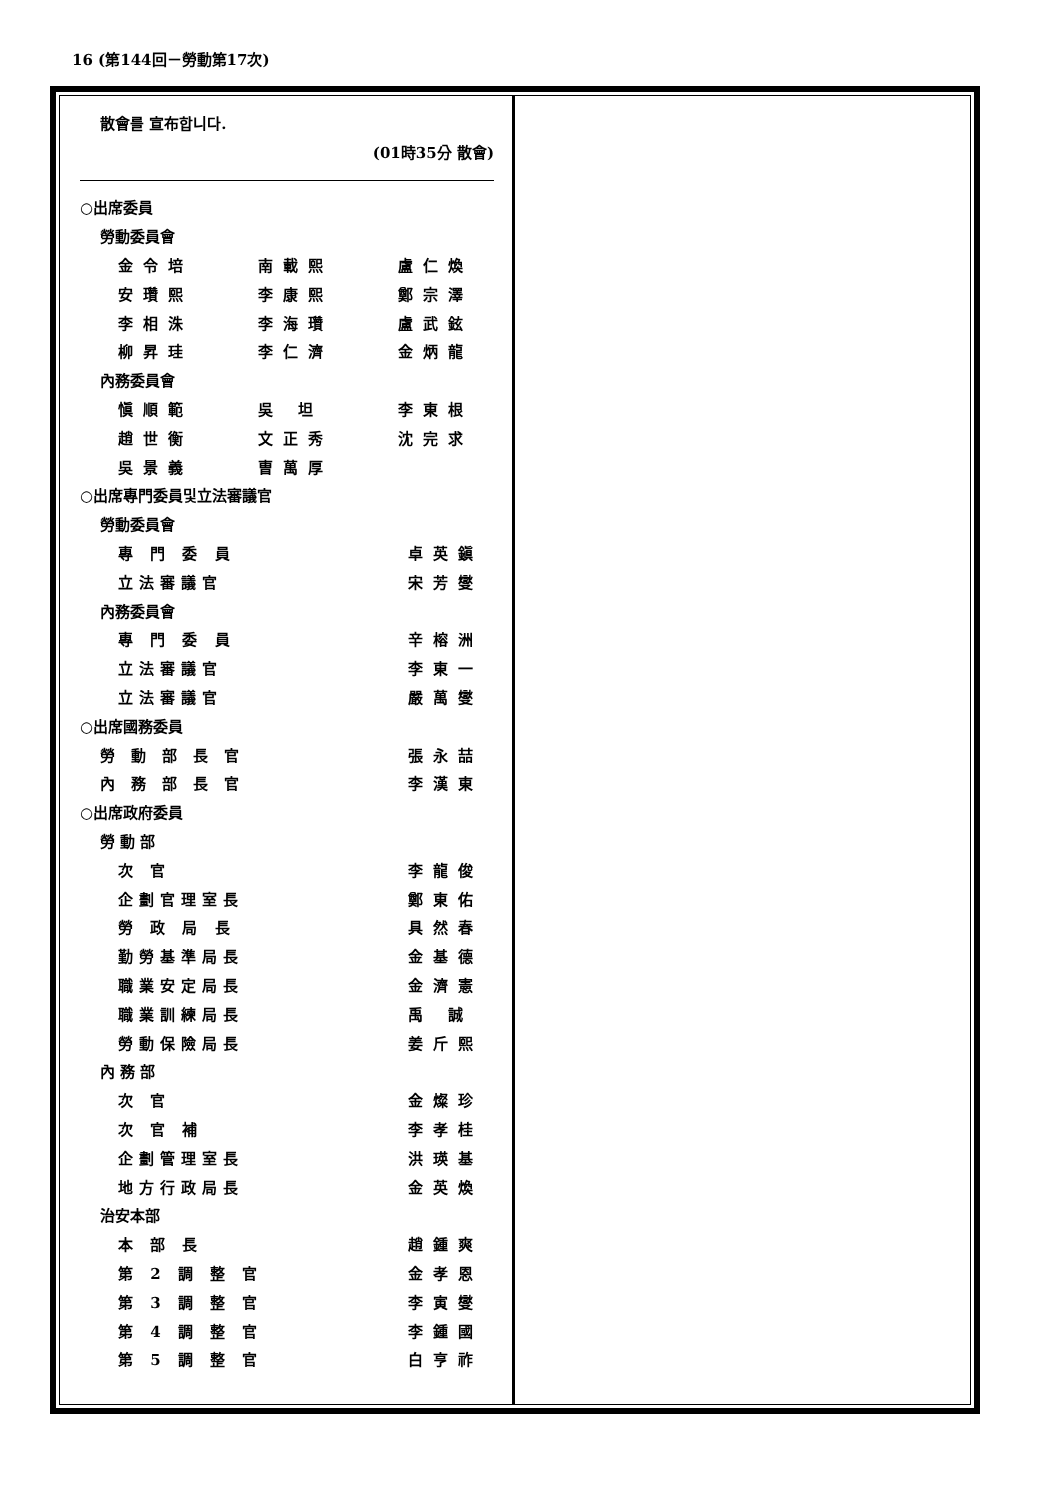16 (第144回－勞動第17次)
散會를 宣布합니다.
(01時35分 散會)
○出席委員
勞動委員會
金令培 南載熙 盧仁煥
安瓚熙 李康熙 鄭宗澤
李相洙 李海瓚 盧武鉉
柳昇珪 李仁濟 金炳龍
內務委員會
愼順範 吳 坦 李東根
趙世衡 文正秀 沈完求
吳景義 曺萬厚
○出席專門委員및立法審議官
勞動委員會
專 門 委 員 卓英鎭
立法審議官 宋芳燮
內務委員會
專 門 委 員 辛榕洲
立法審議官 李東一
立法審議官 嚴萬燮
○出席國務委員
勞動部長官 張永喆
內務部長官 李漢東
○出席政府委員
勞 動 部
次 官 李龍俊
企劃官理室長 鄭東佑
勞 政 局 長 具然春
勤勞基準局長 金基德
職業安定局長 金濟憲
職業訓練局長 禹 誠
勞動保險局長 姜斤熙
內 務 部
次 官 金燦珍
次 官 補 李孝桂
企劃管理室長 洪瑛基
地方行政局長 金英煥
治安本部
本 部 長 趙鍾爽
第 2 調 整 官 金孝恩
第 3 調 整 官 李寅燮
第 4 調 整 官 李鍾國
第 5 調 整 官 白亨祚